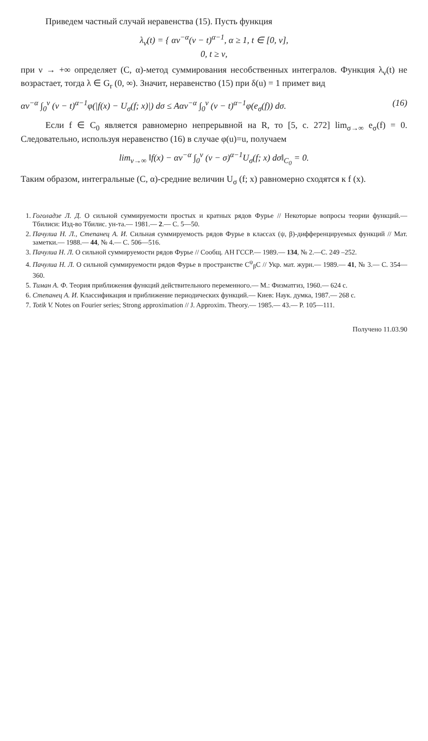Приведем частный случай неравенства (15). Пусть функция
λ<sub>ν</sub>(t) = { αν<sup>−α</sup>(ν − t)<sup>α−1</sup>, α ≥ 1, t ∈ [0, ν],
0, t ≥ ν,
при ν → +∞ определяет (C, α)-метод суммирования несобственных интегралов. Функция λ<sub>ν</sub>(t) не возрастает, тогда λ ∈ G<sub>r</sub> (0, ∞). Значит, неравенство (15) при δ(u) = 1 примет вид
αν<sup>−α</sup> ∫<sub>0</sub><sup>ν</sup> (ν − t)<sup>α−1</sup>φ(|f(x) − U<sub>σ</sub>(f; x)|) dσ ≤ Aαν<sup>−α</sup> ∫<sub>0</sub><sup>ν</sup> (ν − t)<sup>α−1</sup>φ(e<sub>σ</sub>(f)) dσ. (16)
Если f ∈ C<sub>0</sub> является равномерно непрерывной на R, то [5, с. 272] lim<sub>σ→∞</sub> e<sub>σ</sub>(f) = 0. Следовательно, используя неравенство (16) в случае φ(u)=u, получаем
lim<sub>ν→∞</sub> ‖f(x) − αν<sup>−α</sup> ∫<sub>0</sub><sup>ν</sup> (ν − σ)<sup>α−1</sup>U<sub>σ</sub>(f; x) dσ‖<sub>C<sub>0</sub></sub> = 0.
Таким образом, интегральные (C, α)-средние величин U<sub>σ</sub> (f; x) равномерно сходятся к f (x).
1. Гоголадзе Л. Д. О сильной суммируемости простых и кратных рядов Фурье // Некоторые вопросы теории функций.— Тбилиси: Изд-во Тбилис. ун-та.— 1981.— 2.— С. 5—50.
2. Пачулиа Н. Л., Степанец А. И. Сильная суммируемость рядов Фурье в классах (ψ, β)-дифференцируемых функций // Мат. заметки.— 1988.— 44, № 4.— С. 506—516.
3. Пачулиа Н. Л. О сильной суммируемости рядов Фурье // Сообщ. АН ГССР.— 1989.— 134, № 2.—С. 249 –252.
4. Пачулиа Н. Л. О сильной суммируемости рядов Фурье в пространстве C<sup>ψ</sup><sub>β</sub>C // Укр. мат. журн.— 1989.— 41, № 3.— С. 354—360.
5. Тиман А. Ф. Теория приближения функций действительного переменного.— М.: Физматгиз, 1960.— 624 с.
6. Степанец А. И. Классификация и приближение периодических функций.— Киев: Наук. думка, 1987.— 268 с.
7. Totik V. Notes on Fourier series; Strong approximation // J. Approxim. Theory.— 1985.— 43.— P. 105—111.
Получено 11.03.90